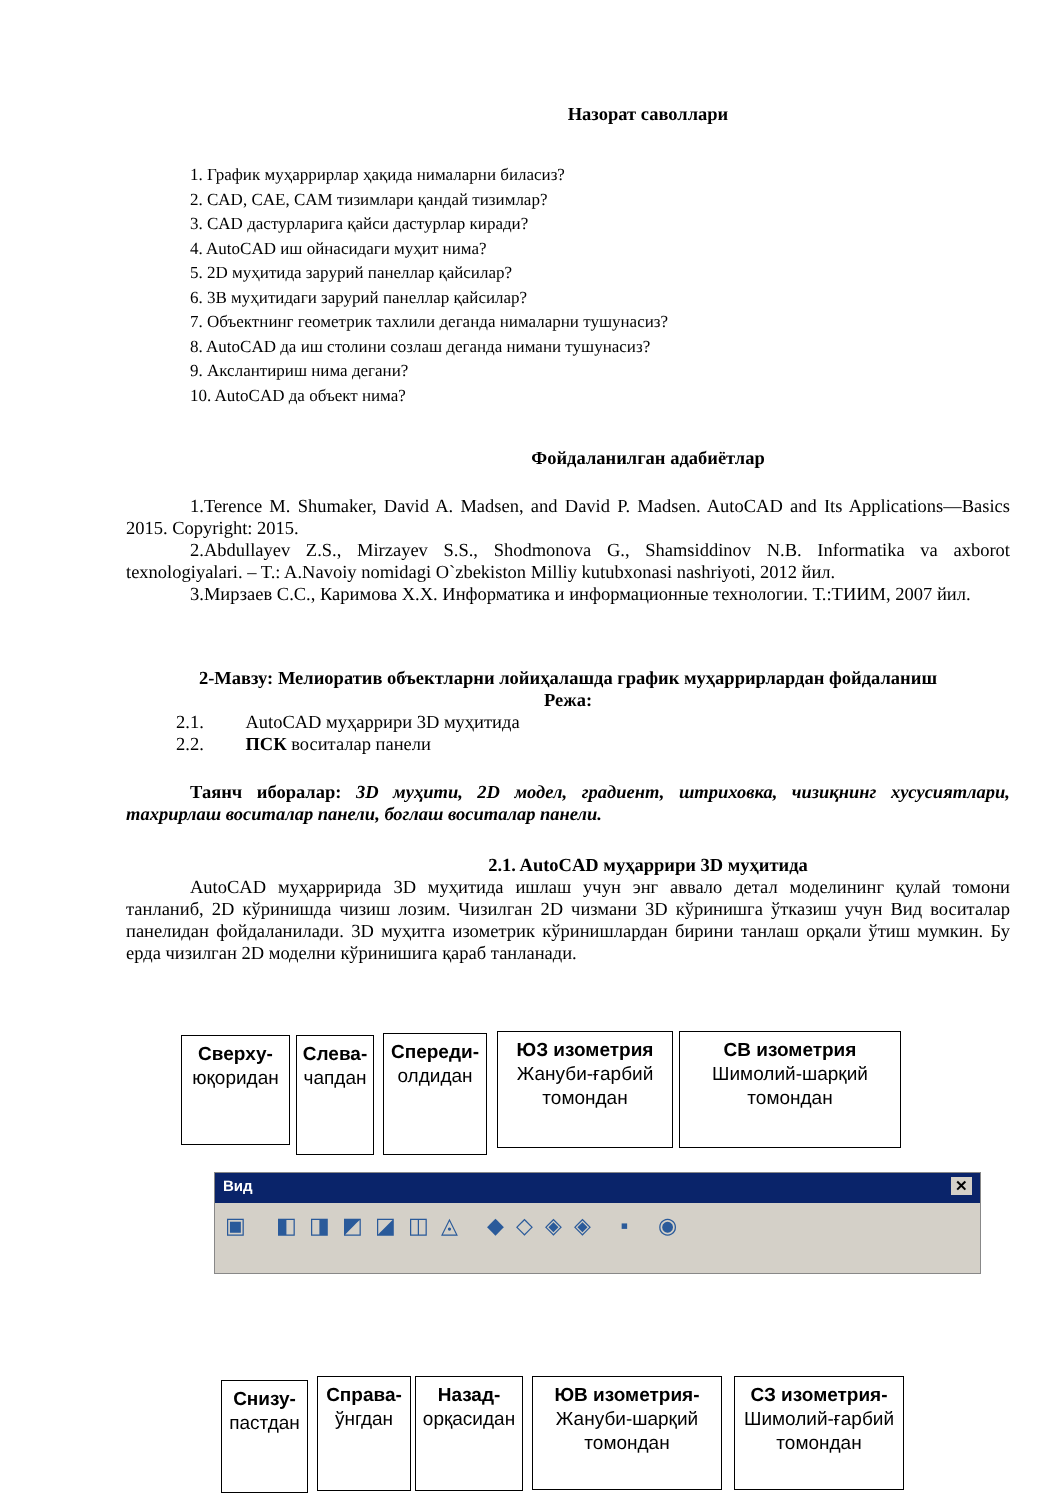Назорат саволлари
1. График муҳаррирлар ҳақида нималарни биласиз?
2. CAD, CAE, CAM тизимлари қандай тизимлар?
3. CAD дастурларига қайси дастурлар киради?
4. AutoCAD иш ойнасидаги муҳит нима?
5. 2D муҳитида зарурий панеллар қайсилар?
6. 3В муҳитидаги зарурий панеллар қайсилар?
7. Объектнинг геометрик тахлили деганда нималарни тушунасиз?
8. AutoCAD да иш столини созлаш деганда нимани тушунасиз?
9. Акслантириш нима дегани?
10. AutoCAD да объект нима?
Фойдаланилган адабиётлар
1.Terence M. Shumaker, David A. Madsen, and David P. Madsen. AutoCAD and Its Applications—Basics 2015. Copyright: 2015.
2.Abdullayev Z.S., Mirzayev S.S., Shodmonova G., Shamsiddinov N.B. Informatika va axborot texnologiyalari. – T.: A.Navoiy nomidagi O`zbekiston Milliy kutubxonasi nashriyoti, 2012 йил.
3.Мирзаев С.С., Каримова Х.Х. Информатика и информационные технологии. Т.:ТИИМ, 2007 йил.
2-Мавзу: Мелиоратив объектларни лойиҳалашда график муҳаррирлардан фойдаланиш
Режа:
2.1. AutoCAD муҳаррири 3D муҳитида
2.2. ПСК воситалар панели
Таянч иборалар: 3D муҳити, 2D модел, градиент, штриховка, чизиқнинг хусусиятлари, тахрирлаш воситалар панели, боглаш воситалар панели.
2.1. AutoCAD муҳаррири 3D муҳитида
AutoCAD муҳарририда 3D муҳитида ишлаш учун энг аввало детал моделининг қулай томони танланиб, 2D кўринишда чизиш лозим. Чизилган 2D чизмани 3D кўринишга ўтказиш учун Вид воситалар панелидан фойдаланилади. 3D муҳитга изометрик кўринишлардан бирини танлаш орқали ўтиш мумкин. Бу ерда чизилган 2D моделни кўринишига қараб танланади.
Вид ✕
▣ ◧◨◩◪◫◬ ◆◇◈◈ ▪ ◉
Сверху-
юқоридан
Слева-
чапдан
Спереди-
олдидан
ЮЗ изометрия
Жануби-ғарбий томондан
СВ изометрия
Шимолий-шарқий томондан
Снизу-
пастдан
Справа-
ўнгдан
Назад-
орқасидан
ЮВ изометрия-
Жануби-шарқий томондан
СЗ изометрия-
Шимолий-ғарбий томондан